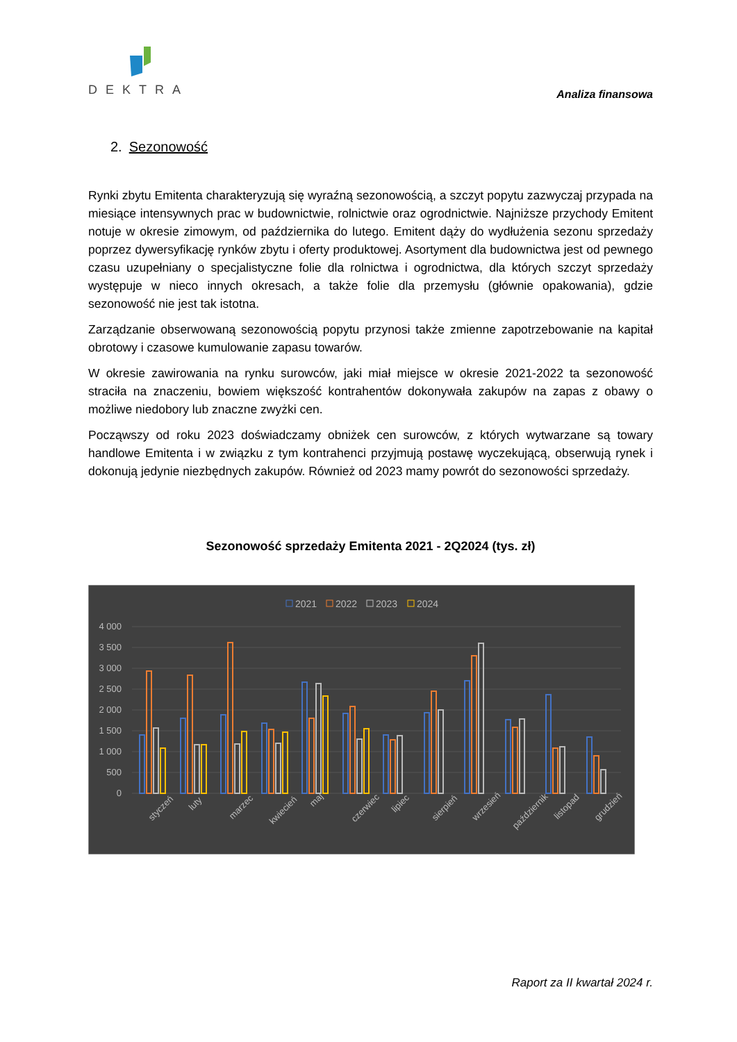DEKTRA
Analiza finansowa
2. Sezonowość
Rynki zbytu Emitenta charakteryzują się wyraźną sezonowością, a szczyt popytu zazwyczaj przypada na miesiące intensywnych prac w budownictwie, rolnictwie oraz ogrodnictwie. Najniższe przychody Emitent notuje w okresie zimowym, od października do lutego. Emitent dąży do wydłużenia sezonu sprzedaży poprzez dywersyfikację rynków zbytu i oferty produktowej. Asortyment dla budownictwa jest od pewnego czasu uzupełniany o specjalistyczne folie dla rolnictwa i ogrodnictwa, dla których szczyt sprzedaży występuje w nieco innych okresach, a także folie dla przemysłu (głównie opakowania), gdzie sezonowość nie jest tak istotna.
Zarządzanie obserwowaną sezonowością popytu przynosi także zmienne zapotrzebowanie na kapitał obrotowy i czasowe kumulowanie zapasu towarów.
W okresie zawirowania na rynku surowców, jaki miał miejsce w okresie 2021-2022 ta sezonowość straciła na znaczeniu, bowiem większość kontrahentów dokonywała zakupów na zapas z obawy o możliwe niedobory lub znaczne zwyżki cen.
Począwszy od roku 2023 doświadczamy obniżek cen surowców, z których wytwarzane są towary handlowe Emitenta i w związku z tym kontrahenci przyjmują postawę wyczekującą, obserwują rynek i dokonują jedynie niezbędnych zakupów. Również od 2023 mamy powrót do sezonowości sprzedaży.
Sezonowość sprzedaży Emitenta 2021 - 2Q2024 (tys. zł)
2021
2022
2023
2024
4 000
3 500
3 000
2 500
2 000
1 500
1 000
500
0
styczeń
luty
marzec
kwiecień
maj
czerwiec
lipiec
sierpień
wrzesień
październik
listopad
grudzień
Raport za II kwartał 2024 r.